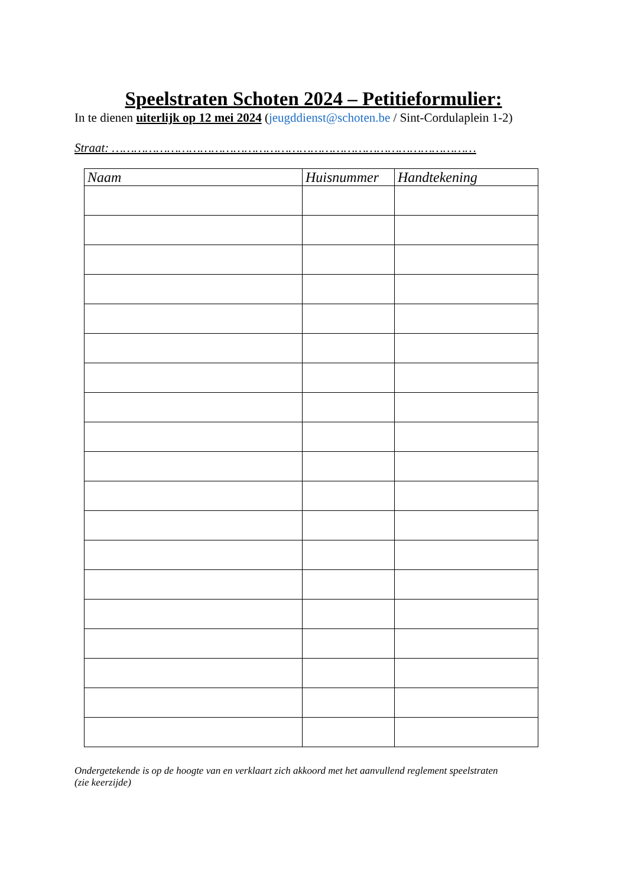Speelstraten Schoten 2024 – Petitieformulier:
In te dienen uiterlijk op 12 mei 2024 (jeugddienst@schoten.be / Sint-Cordulaplein 1-2)
Straat: ………………………………………………………………………………………
| Naam | Huisnummer | Handtekening |
| --- | --- | --- |
Ondergetekende is op de hoogte van en verklaart zich akkoord met het aanvullend reglement speelstraten
(zie keerzijde)